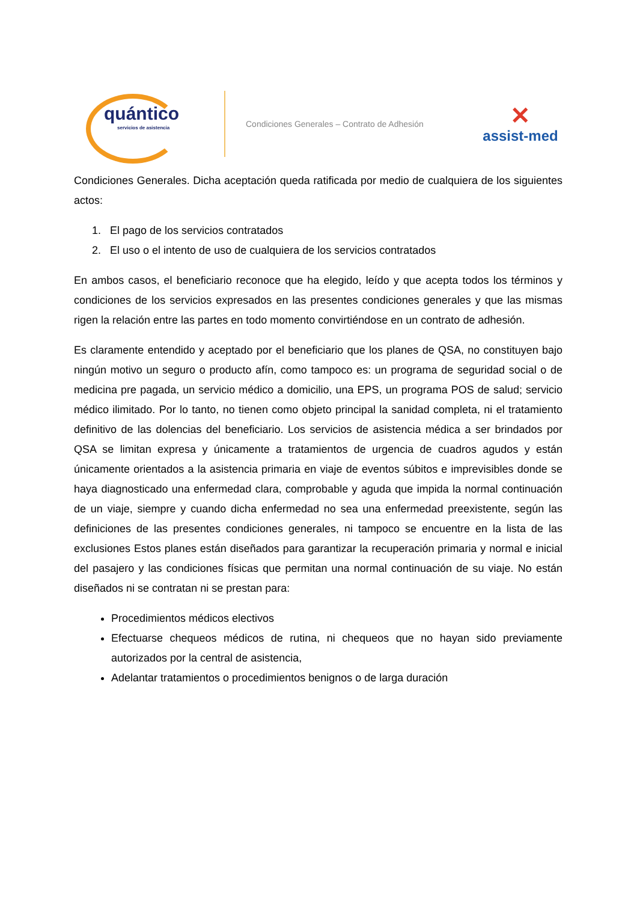quántico
servicios de asistencia
Condiciones Generales – Contrato de Adhesión
✕
assist-med
Condiciones Generales. Dicha aceptación queda ratificada por medio de cualquiera de los siguientes actos:
1. El pago de los servicios contratados
2. El uso o el intento de uso de cualquiera de los servicios contratados
En ambos casos, el beneficiario reconoce que ha elegido, leído y que acepta todos los términos y condiciones de los servicios expresados en las presentes condiciones generales y que las mismas rigen la relación entre las partes en todo momento convirtiéndose en un contrato de adhesión.
Es claramente entendido y aceptado por el beneficiario que los planes de QSA, no constituyen bajo ningún motivo un seguro o producto afín, como tampoco es: un programa de seguridad social o de medicina pre pagada, un servicio médico a domicilio, una EPS, un programa POS de salud; servicio médico ilimitado. Por lo tanto, no tienen como objeto principal la sanidad completa, ni el tratamiento definitivo de las dolencias del beneficiario. Los servicios de asistencia médica a ser brindados por QSA se limitan expresa y únicamente a tratamientos de urgencia de cuadros agudos y están únicamente orientados a la asistencia primaria en viaje de eventos súbitos e imprevisibles donde se haya diagnosticado una enfermedad clara, comprobable y aguda que impida la normal continuación de un viaje, siempre y cuando dicha enfermedad no sea una enfermedad preexistente, según las definiciones de las presentes condiciones generales, ni tampoco se encuentre en la lista de las exclusiones Estos planes están diseñados para garantizar la recuperación primaria y normal e inicial del pasajero y las condiciones físicas que permitan una normal continuación de su viaje. No están diseñados ni se contratan ni se prestan para:
Procedimientos médicos electivos
Efectuarse chequeos médicos de rutina, ni chequeos que no hayan sido previamente autorizados por la central de asistencia,
Adelantar tratamientos o procedimientos benignos o de larga duración